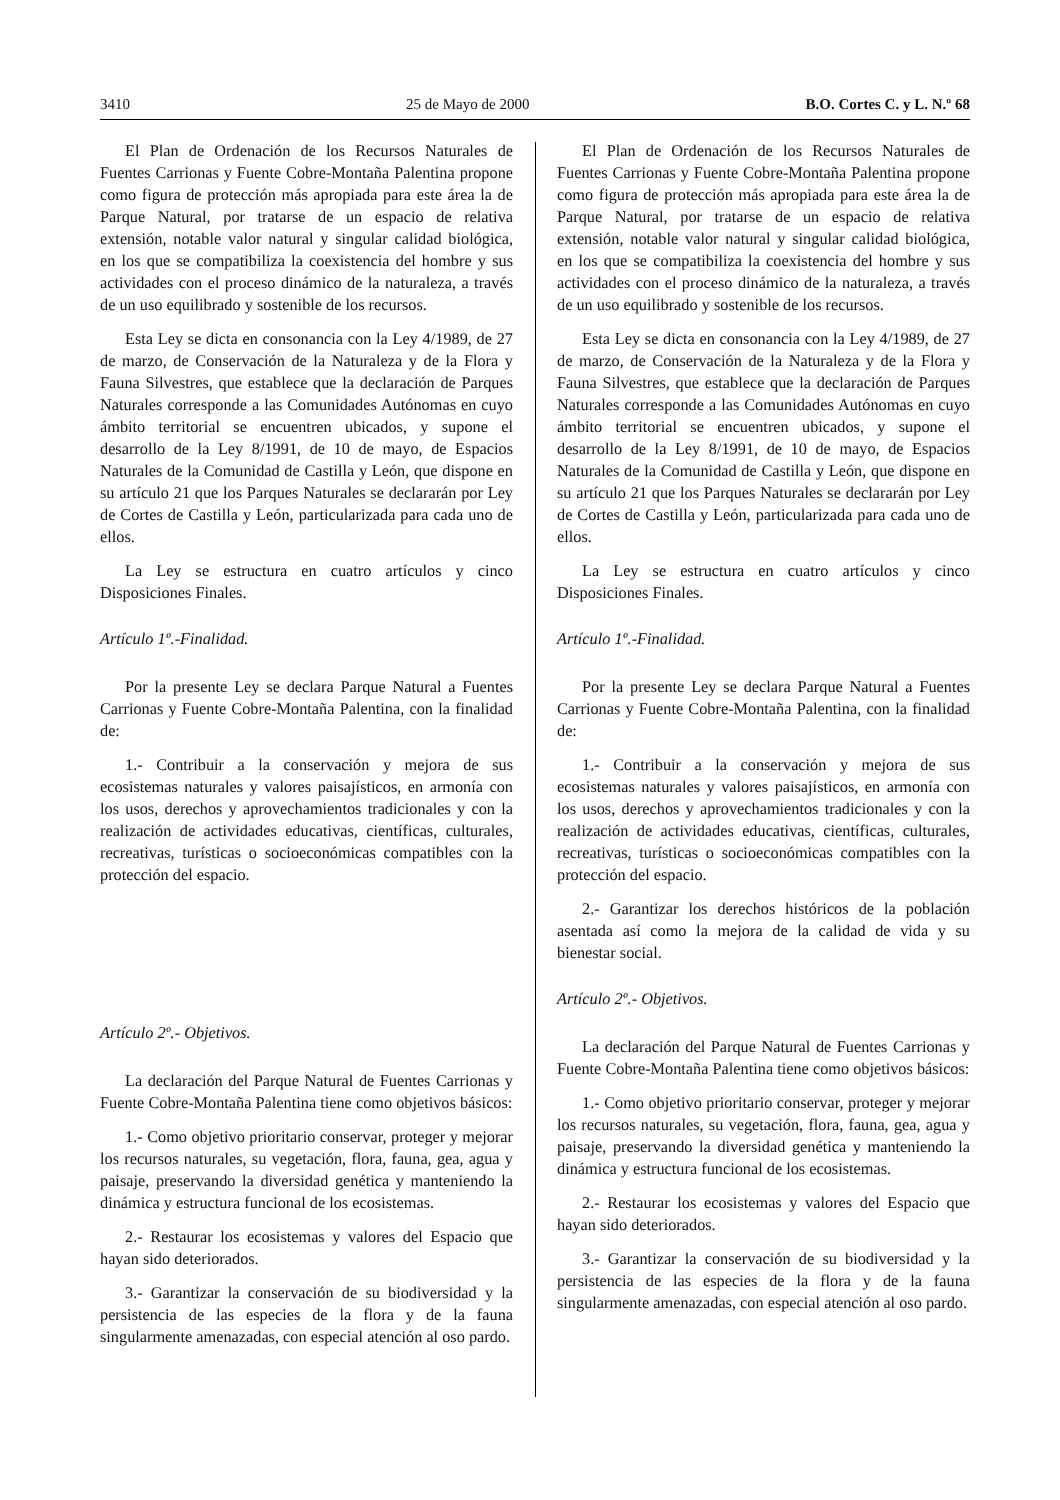3410 25 de Mayo de 2000 B.O. Cortes C. y L. N.º 68
El Plan de Ordenación de los Recursos Naturales de Fuentes Carrionas y Fuente Cobre-Montaña Palentina propone como figura de protección más apropiada para este área la de Parque Natural, por tratarse de un espacio de relativa extensión, notable valor natural y singular calidad biológica, en los que se compatibiliza la coexistencia del hombre y sus actividades con el proceso dinámico de la naturaleza, a través de un uso equilibrado y sostenible de los recursos.
Esta Ley se dicta en consonancia con la Ley 4/1989, de 27 de marzo, de Conservación de la Naturaleza y de la Flora y Fauna Silvestres, que establece que la declaración de Parques Naturales corresponde a las Comunidades Autónomas en cuyo ámbito territorial se encuentren ubicados, y supone el desarrollo de la Ley 8/1991, de 10 de mayo, de Espacios Naturales de la Comunidad de Castilla y León, que dispone en su artículo 21 que los Parques Naturales se declararán por Ley de Cortes de Castilla y León, particularizada para cada uno de ellos.
La Ley se estructura en cuatro artículos y cinco Disposiciones Finales.
Artículo 1º.-Finalidad.
Por la presente Ley se declara Parque Natural a Fuentes Carrionas y Fuente Cobre-Montaña Palentina, con la finalidad de:
1.- Contribuir a la conservación y mejora de sus ecosistemas naturales y valores paisajísticos, en armonía con los usos, derechos y aprovechamientos tradicionales y con la realización de actividades educativas, científicas, culturales, recreativas, turísticas o socioeconómicas compatibles con la protección del espacio.
Artículo 2º.- Objetivos.
La declaración del Parque Natural de Fuentes Carrionas y Fuente Cobre-Montaña Palentina tiene como objetivos básicos:
1.- Como objetivo prioritario conservar, proteger y mejorar los recursos naturales, su vegetación, flora, fauna, gea, agua y paisaje, preservando la diversidad genética y manteniendo la dinámica y estructura funcional de los ecosistemas.
2.- Restaurar los ecosistemas y valores del Espacio que hayan sido deteriorados.
3.- Garantizar la conservación de su biodiversidad y la persistencia de las especies de la flora y de la fauna singularmente amenazadas, con especial atención al oso pardo.
El Plan de Ordenación de los Recursos Naturales de Fuentes Carrionas y Fuente Cobre-Montaña Palentina propone como figura de protección más apropiada para este área la de Parque Natural, por tratarse de un espacio de relativa extensión, notable valor natural y singular calidad biológica, en los que se compatibiliza la coexistencia del hombre y sus actividades con el proceso dinámico de la naturaleza, a través de un uso equilibrado y sostenible de los recursos.
Esta Ley se dicta en consonancia con la Ley 4/1989, de 27 de marzo, de Conservación de la Naturaleza y de la Flora y Fauna Silvestres, que establece que la declaración de Parques Naturales corresponde a las Comunidades Autónomas en cuyo ámbito territorial se encuentren ubicados, y supone el desarrollo de la Ley 8/1991, de 10 de mayo, de Espacios Naturales de la Comunidad de Castilla y León, que dispone en su artículo 21 que los Parques Naturales se declararán por Ley de Cortes de Castilla y León, particularizada para cada uno de ellos.
La Ley se estructura en cuatro artículos y cinco Disposiciones Finales.
Artículo 1º.-Finalidad.
Por la presente Ley se declara Parque Natural a Fuentes Carrionas y Fuente Cobre-Montaña Palentina, con la finalidad de:
1.- Contribuir a la conservación y mejora de sus ecosistemas naturales y valores paisajísticos, en armonía con los usos, derechos y aprovechamientos tradicionales y con la realización de actividades educativas, científicas, culturales, recreativas, turísticas o socioeconómicas compatibles con la protección del espacio.
2.- Garantizar los derechos históricos de la población asentada así como la mejora de la calidad de vida y su bienestar social.
Artículo 2º.- Objetivos.
La declaración del Parque Natural de Fuentes Carrionas y Fuente Cobre-Montaña Palentina tiene como objetivos básicos:
1.- Como objetivo prioritario conservar, proteger y mejorar los recursos naturales, su vegetación, flora, fauna, gea, agua y paisaje, preservando la diversidad genética y manteniendo la dinámica y estructura funcional de los ecosistemas.
2.- Restaurar los ecosistemas y valores del Espacio que hayan sido deteriorados.
3.- Garantizar la conservación de su biodiversidad y la persistencia de las especies de la flora y de la fauna singularmente amenazadas, con especial atención al oso pardo.